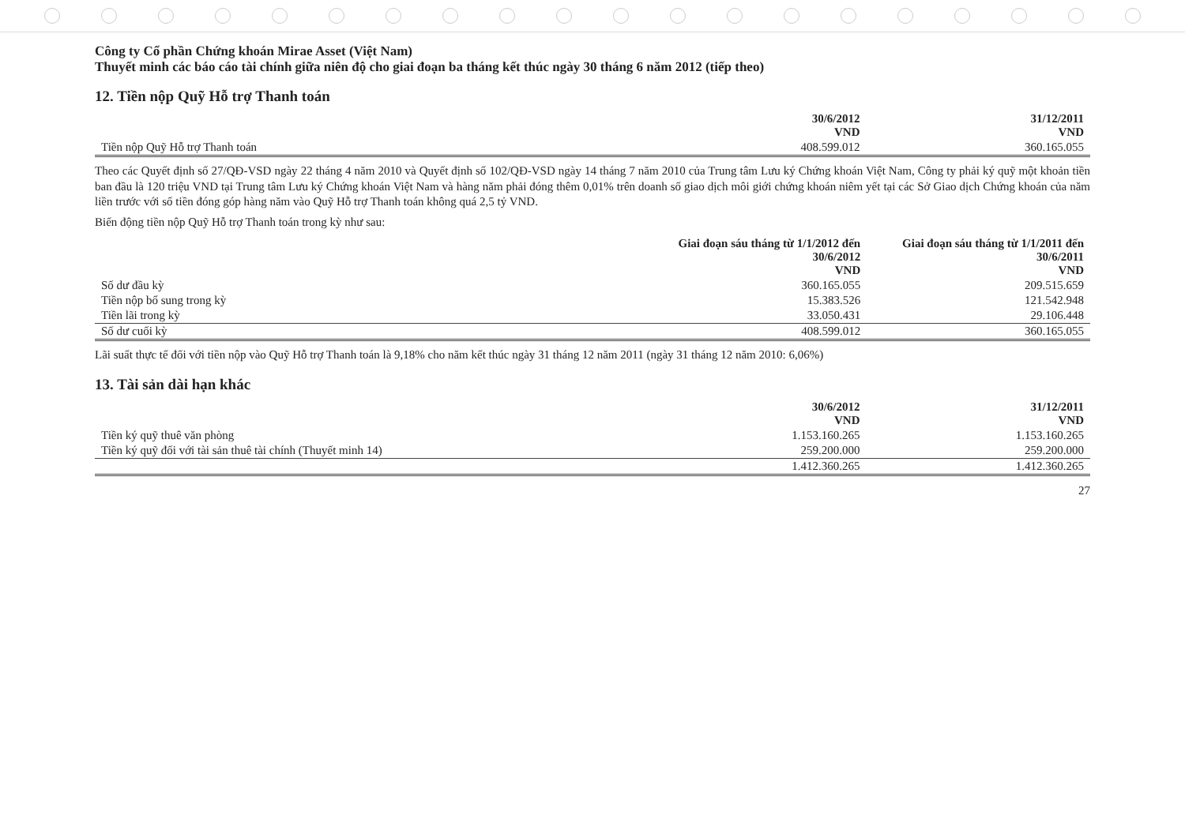Công ty Cổ phần Chứng khoán Mirae Asset (Việt Nam)
Thuyết minh các báo cáo tài chính giữa niên độ cho giai đoạn ba tháng kết thúc ngày 30 tháng 6 năm 2012 (tiếp theo)
12. Tiền nộp Quỹ Hỗ trợ Thanh toán
| | 30/6/2012 VND | 31/12/2011 VND |
| --- | --- | --- |
| Tiền nộp Quỹ Hỗ trợ Thanh toán | 408.599.012 | 360.165.055 |
Theo các Quyết định số 27/QĐ-VSD ngày 22 tháng 4 năm 2010 và Quyết định số 102/QĐ-VSD ngày 14 tháng 7 năm 2010 của Trung tâm Lưu ký Chứng khoán Việt Nam, Công ty phải ký quỹ một khoản tiền ban đầu là 120 triệu VND tại Trung tâm Lưu ký Chứng khoán Việt Nam và hàng năm phải đóng thêm 0,01% trên doanh số giao dịch môi giới chứng khoán niêm yết tại các Sở Giao dịch Chứng khoán của năm liền trước với số tiền đóng góp hàng năm vào Quỹ Hỗ trợ Thanh toán không quá 2,5 tỷ VND.
Biến động tiền nộp Quỹ Hỗ trợ Thanh toán trong kỳ như sau:
| | Giai đoạn sáu tháng từ 1/1/2012 đến 30/6/2012 VND | Giai đoạn sáu tháng từ 1/1/2011 đến 30/6/2011 VND |
| --- | --- | --- |
| Số dư đầu kỳ | 360.165.055 | 209.515.659 |
| Tiền nộp bổ sung trong kỳ | 15.383.526 | 121.542.948 |
| Tiền lãi trong kỳ | 33.050.431 | 29.106.448 |
| Số dư cuối kỳ | 408.599.012 | 360.165.055 |
Lãi suất thực tế đối với tiền nộp vào Quỹ Hỗ trợ Thanh toán là 9,18% cho năm kết thúc ngày 31 tháng 12 năm 2011 (ngày 31 tháng 12 năm 2010: 6,06%)
13. Tài sản dài hạn khác
| | 30/6/2012 VND | 31/12/2011 VND |
| --- | --- | --- |
| Tiền ký quỹ thuê văn phòng | 1.153.160.265 | 1.153.160.265 |
| Tiền ký quỹ đối với tài sản thuê tài chính (Thuyết minh 14) | 259.200.000 | 259.200.000 |
| | 1.412.360.265 | 1.412.360.265 |
27